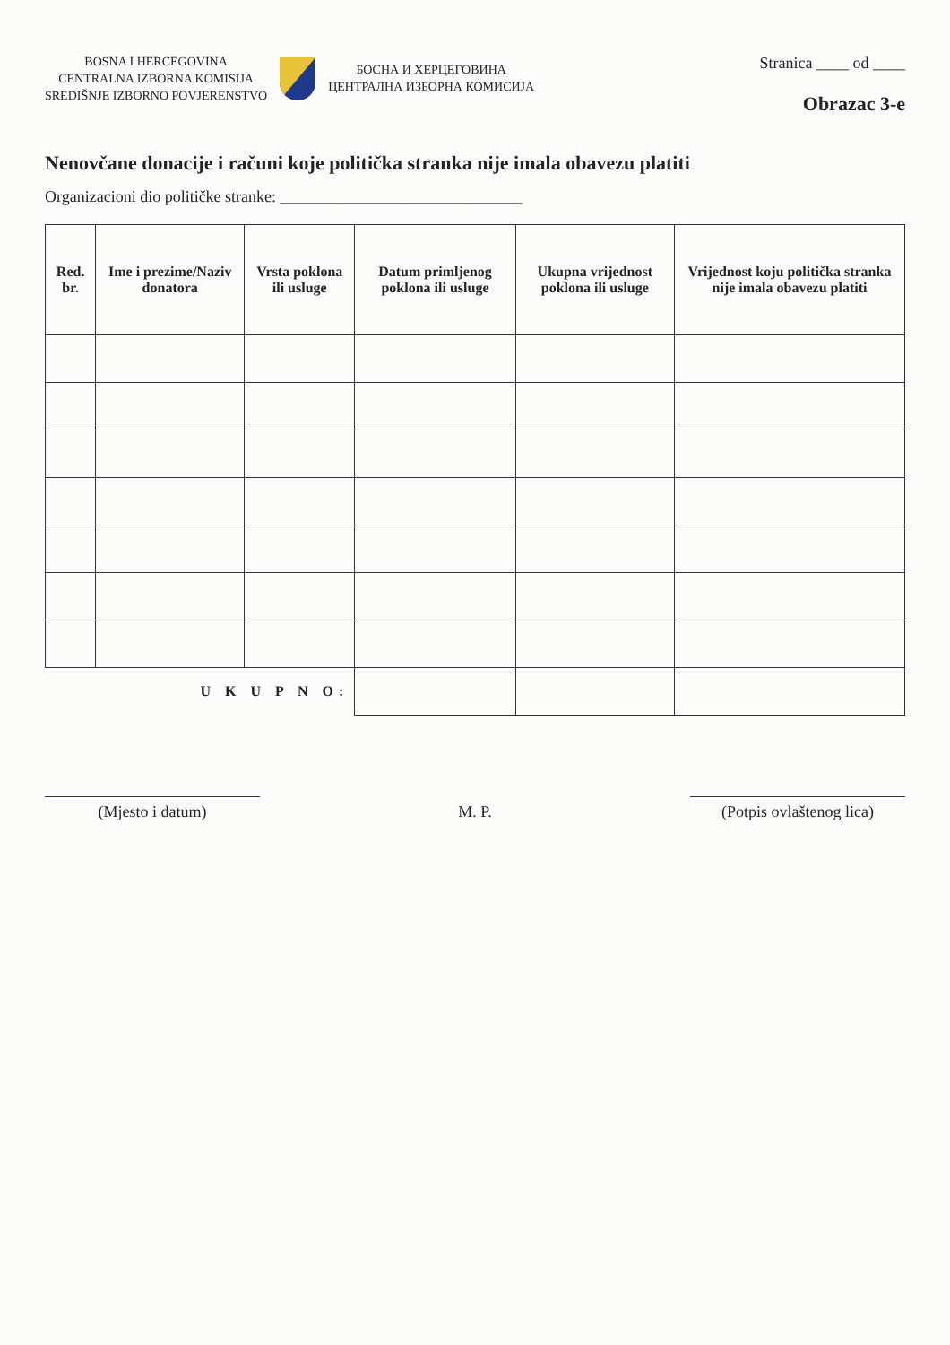BOSNA I HERCEGOVINA
CENTRALNA IZBORNA KOMISIJA
SREDIŠNJE IZBORNO POVJERENSTVO
БОСНА И ХЕРЦЕГОВИНА
ЦЕНТРАЛНА ИЗБОРНА КОМИСИЈА
Stranica ____ od ____
Obrazac 3-e
Nenovčane donacije i računi koje politička stranka nije imala obavezu platiti
Organizacioni dio političke stranke: ______________________________
| Red. br. | Ime i prezime/Naziv donatora | Vrsta poklona ili usluge | Datum primljenog poklona ili usluge | Ukupna vrijednost poklona ili usluge | Vrijednost koju politička stranka nije imala obavezu platiti |
| --- | --- | --- | --- | --- | --- |
| U K U P N O: | | | | | |
(Mjesto i datum)
M. P.
(Potpis ovlaštenog lica)